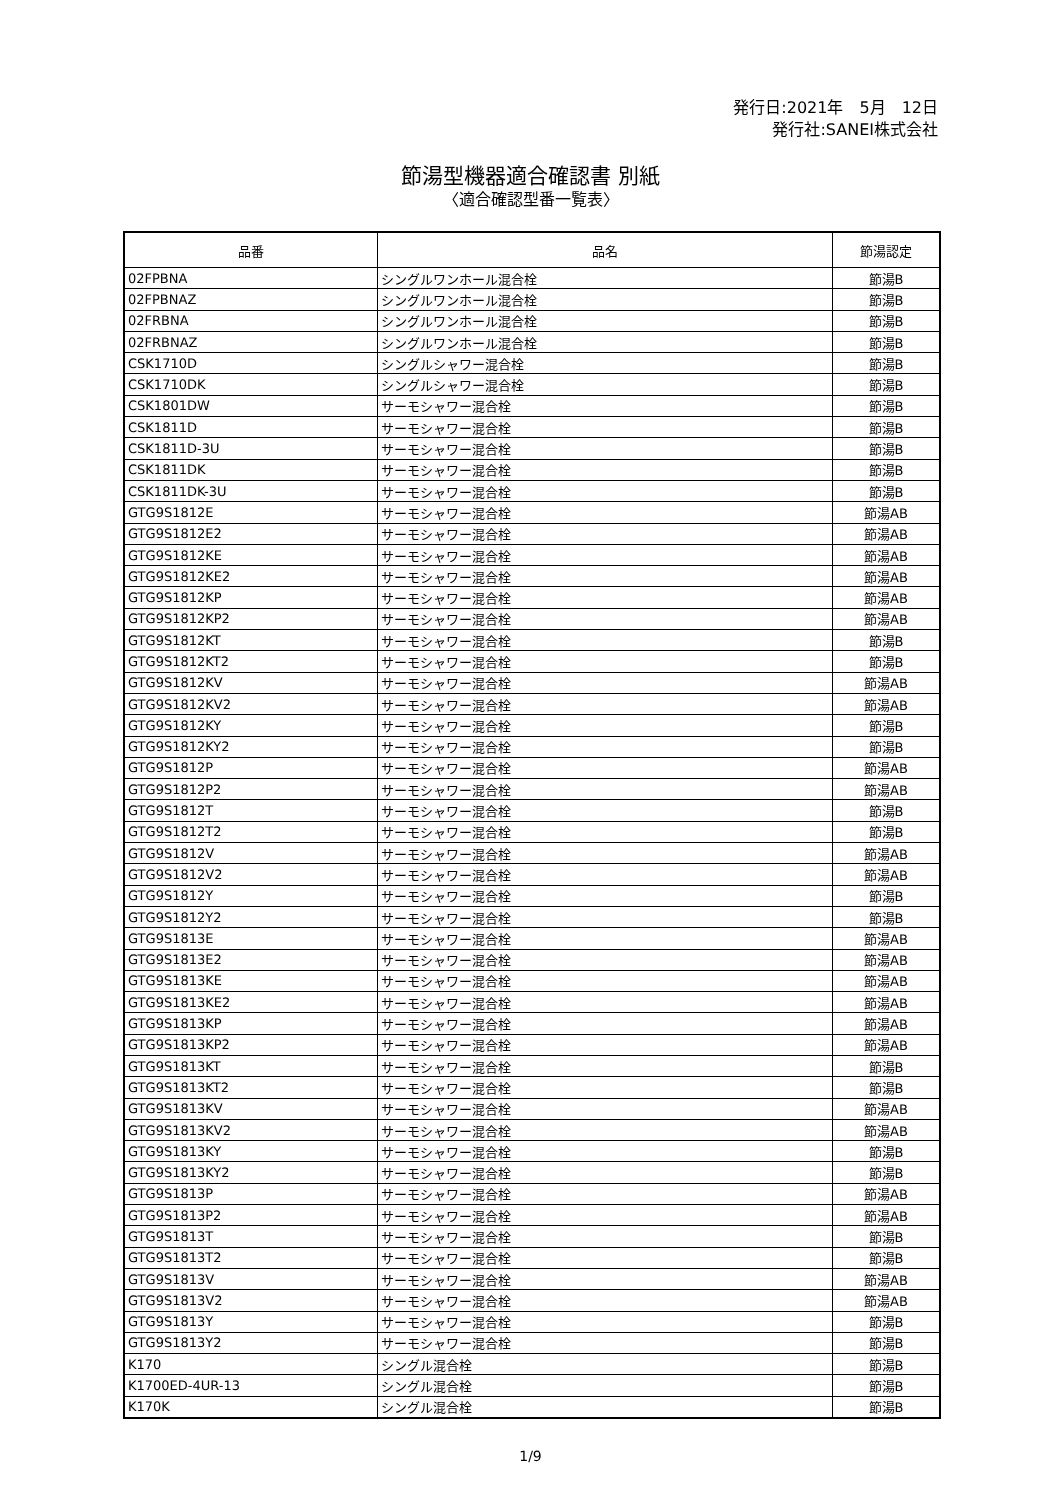発行日:2021年　5月　12日
発行社:SANEI株式会社
節湯型機器適合確認書 別紙
〈適合確認型番一覧表〉
| 品番 | 品名 | 節湯認定 |
| --- | --- | --- |
| 02FPBNA | シングルワンホール混合栓 | 節湯B |
| 02FPBNAZ | シングルワンホール混合栓 | 節湯B |
| 02FRBNA | シングルワンホール混合栓 | 節湯B |
| 02FRBNAZ | シングルワンホール混合栓 | 節湯B |
| CSK1710D | シングルシャワー混合栓 | 節湯B |
| CSK1710DK | シングルシャワー混合栓 | 節湯B |
| CSK1801DW | サーモシャワー混合栓 | 節湯B |
| CSK1811D | サーモシャワー混合栓 | 節湯B |
| CSK1811D-3U | サーモシャワー混合栓 | 節湯B |
| CSK1811DK | サーモシャワー混合栓 | 節湯B |
| CSK1811DK-3U | サーモシャワー混合栓 | 節湯B |
| GTG9S1812E | サーモシャワー混合栓 | 節湯AB |
| GTG9S1812E2 | サーモシャワー混合栓 | 節湯AB |
| GTG9S1812KE | サーモシャワー混合栓 | 節湯AB |
| GTG9S1812KE2 | サーモシャワー混合栓 | 節湯AB |
| GTG9S1812KP | サーモシャワー混合栓 | 節湯AB |
| GTG9S1812KP2 | サーモシャワー混合栓 | 節湯AB |
| GTG9S1812KT | サーモシャワー混合栓 | 節湯B |
| GTG9S1812KT2 | サーモシャワー混合栓 | 節湯B |
| GTG9S1812KV | サーモシャワー混合栓 | 節湯AB |
| GTG9S1812KV2 | サーモシャワー混合栓 | 節湯AB |
| GTG9S1812KY | サーモシャワー混合栓 | 節湯B |
| GTG9S1812KY2 | サーモシャワー混合栓 | 節湯B |
| GTG9S1812P | サーモシャワー混合栓 | 節湯AB |
| GTG9S1812P2 | サーモシャワー混合栓 | 節湯AB |
| GTG9S1812T | サーモシャワー混合栓 | 節湯B |
| GTG9S1812T2 | サーモシャワー混合栓 | 節湯B |
| GTG9S1812V | サーモシャワー混合栓 | 節湯AB |
| GTG9S1812V2 | サーモシャワー混合栓 | 節湯AB |
| GTG9S1812Y | サーモシャワー混合栓 | 節湯B |
| GTG9S1812Y2 | サーモシャワー混合栓 | 節湯B |
| GTG9S1813E | サーモシャワー混合栓 | 節湯AB |
| GTG9S1813E2 | サーモシャワー混合栓 | 節湯AB |
| GTG9S1813KE | サーモシャワー混合栓 | 節湯AB |
| GTG9S1813KE2 | サーモシャワー混合栓 | 節湯AB |
| GTG9S1813KP | サーモシャワー混合栓 | 節湯AB |
| GTG9S1813KP2 | サーモシャワー混合栓 | 節湯AB |
| GTG9S1813KT | サーモシャワー混合栓 | 節湯B |
| GTG9S1813KT2 | サーモシャワー混合栓 | 節湯B |
| GTG9S1813KV | サーモシャワー混合栓 | 節湯AB |
| GTG9S1813KV2 | サーモシャワー混合栓 | 節湯AB |
| GTG9S1813KY | サーモシャワー混合栓 | 節湯B |
| GTG9S1813KY2 | サーモシャワー混合栓 | 節湯B |
| GTG9S1813P | サーモシャワー混合栓 | 節湯AB |
| GTG9S1813P2 | サーモシャワー混合栓 | 節湯AB |
| GTG9S1813T | サーモシャワー混合栓 | 節湯B |
| GTG9S1813T2 | サーモシャワー混合栓 | 節湯B |
| GTG9S1813V | サーモシャワー混合栓 | 節湯AB |
| GTG9S1813V2 | サーモシャワー混合栓 | 節湯AB |
| GTG9S1813Y | サーモシャワー混合栓 | 節湯B |
| GTG9S1813Y2 | サーモシャワー混合栓 | 節湯B |
| K170 | シングル混合栓 | 節湯B |
| K1700ED-4UR-13 | シングル混合栓 | 節湯B |
| K170K | シングル混合栓 | 節湯B |
1/9